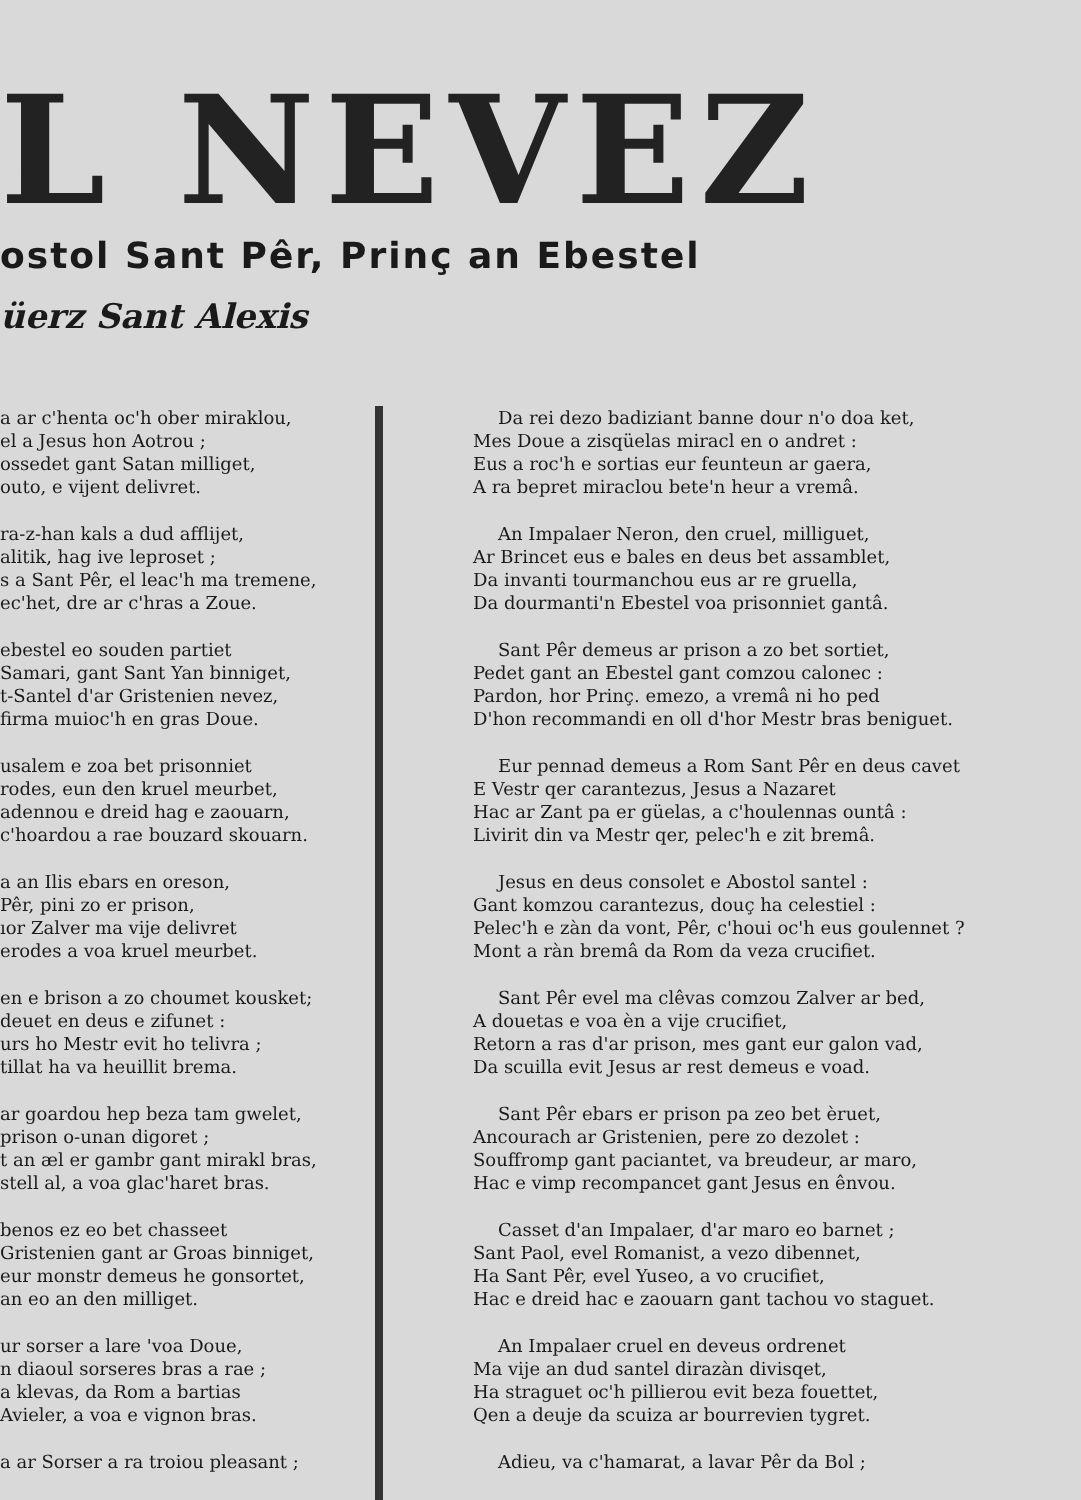L NEVEZ
ostol Sant Pêr, Prinç an Ebestel
üerz Sant Alexis
a ar c'henta oc'h ober miraklou,
el a Jesus hon Aotrou ;
ossedet gant Satan milliget,
outo, e vijent delivret.
ra-z-han kals a dud afflijet,
alitik, hag ive leproset ;
s a Sant Pêr, el leac'h ma tremene,
ec'het, dre ar c'hras a Zoue.
ebestel eo souden partiet
Samari, gant Sant Yan binniget,
t-Santel d'ar Gristenien nevez,
firma muioc'h en gras Doue.
usalem e zoa bet prisonniet
rodes, eun den kruel meurbet,
adennou e dreid hag e zaouarn,
c'hoardou a rae bouzard skouarn.
a an Ilis ebars en oreson,
Pêr, pini zo er prison,
ıor Zalver ma vije delivret
erodes a voa kruel meurbet.
en e brison a zo choumet kousket;
deuet en deus e zifunet :
urs ho Mestr evit ho telivra ;
tillat ha va heuillit brema.
ar goardou hep beza tam gwelet,
prison o-unan digoret ;
t an æl er gambr gant mirakl bras,
stell al, a voa glac'haret bras.
benos ez eo bet chasseet
Gristenien gant ar Groas binniget,
eur monstr demeus he gonsortet,
an eo an den milliget.
ur sorser a lare 'voa Doue,
n diaoul sorseres bras a rae ;
a klevas, da Rom a bartias
Avieler, a voa e vignon bras.
a ar Sorser a ra troiou pleasant ;
Da rei dezo badiziant banne dour n'o doa ket,
Mes Doue a zisqüelas miracl en o andret :
Eus a roc'h e sortias eur feunteun ar gaera,
A ra bepret miraclou bete'n heur a vremâ.
An Impalaer Neron, den cruel, milliguet,
Ar Brincet eus e bales en deus bet assamblet,
Da invanti tourmanchou eus ar re gruella,
Da dourmanti'n Ebestel voa prisonniet gantâ.
Sant Pêr demeus ar prison a zo bet sortiet,
Pedet gant an Ebestel gant comzou calonec :
Pardon, hor Prinç. emezo, a vremâ ni ho ped
D'hon recommandi en oll d'hor Mestr bras beniguet.
Eur pennad demeus a Rom Sant Pêr en deus cavet
E Vestr qer carantezus, Jesus a Nazaret
Hac ar Zant pa er güelas, a c'houlennas ountâ :
Livirit din va Mestr qer, pelec'h e zit bremâ.
Jesus en deus consolet e Abostol santel :
Gant komzou carantezus, douç ha celestiel :
Pelec'h e zàn da vont, Pêr, c'houi oc'h eus goulennet ?
Mont a ràn bremâ da Rom da veza crucifiet.
Sant Pêr evel ma clêvas comzou Zalver ar bed,
A douetas e voa èn a vije crucifiet,
Retorn a ras d'ar prison, mes gant eur galon vad,
Da scuilla evit Jesus ar rest demeus e voad.
Sant Pêr ebars er prison pa zeo bet èruet,
Ancourach ar Gristenien, pere zo dezolet :
Souffromp gant paciantet, va breudeur, ar maro,
Hac e vimp recompancet gant Jesus en ênvou.
Casset d'an Impalaer, d'ar maro eo barnet ;
Sant Paol, evel Romanist, a vezo dibennet,
Ha Sant Pêr, evel Yuseo, a vo crucifiet,
Hac e dreid hac e zaouarn gant tachou vo staguet.
An Impalaer cruel en deveus ordrenet
Ma vije an dud santel dirazàn divisqet,
Ha straguet oc'h pillierou evit beza fouettet,
Qen a deuje da scuiza ar bourrevien tygret.
Adieu, va c'hamarat, a lavar Pêr da Bol ;